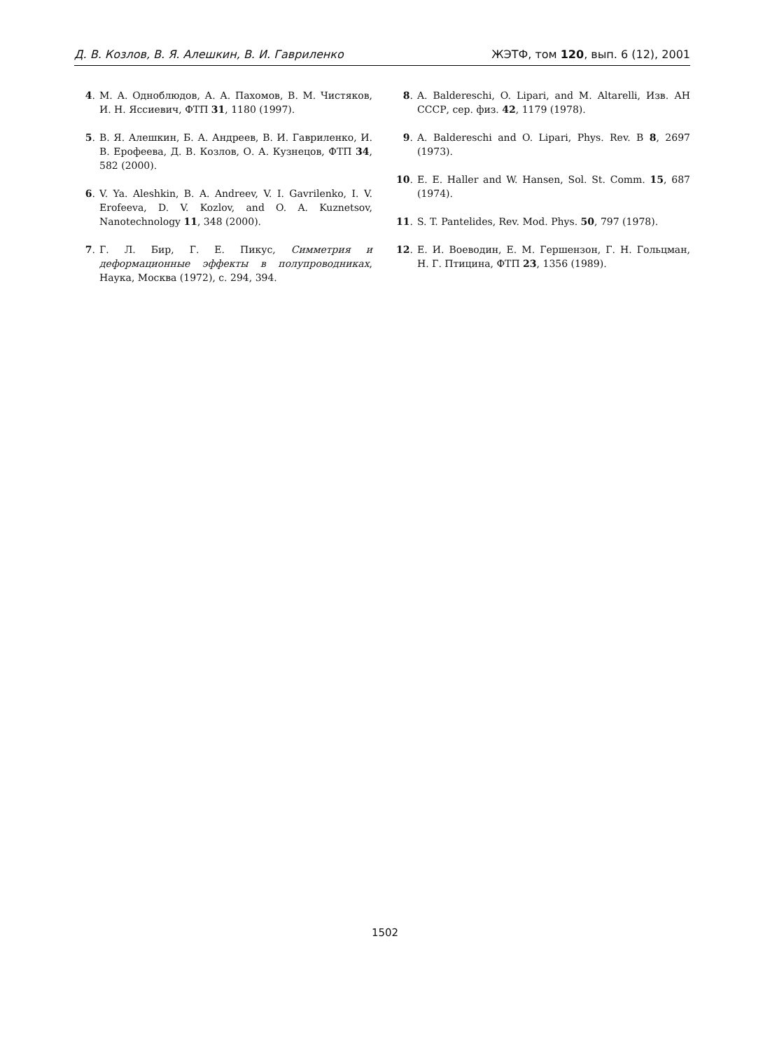Д. В. Козлов, В. Я. Алешкин, В. И. Гавриленко ЖЭТФ, том 120, вып. 6 (12), 2001
4. М. А. Одноблюдов, А. А. Пахомов, В. М. Чистяков, И. Н. Яссиевич, ФТП 31, 1180 (1997).
5. В. Я. Алешкин, Б. А. Андреев, В. И. Гавриленко, И. В. Ерофеева, Д. В. Козлов, О. А. Кузнецов, ФТП 34, 582 (2000).
6. V. Ya. Aleshkin, B. A. Andreev, V. I. Gavrilenko, I. V. Erofeeva, D. V. Kozlov, and O. A. Kuznetsov, Nanotechnology 11, 348 (2000).
7. Г. Л. Бир, Г. Е. Пикус, Симметрия и деформационные эффекты в полупроводниках, Наука, Москва (1972), с. 294, 394.
8. A. Baldereschi, O. Lipari, and M. Altarelli, Изв. АН СССР, сер. физ. 42, 1179 (1978).
9. A. Baldereschi and O. Lipari, Phys. Rev. B 8, 2697 (1973).
10. E. E. Haller and W. Hansen, Sol. St. Comm. 15, 687 (1974).
11. S. T. Pantelides, Rev. Mod. Phys. 50, 797 (1978).
12. Е. И. Воеводин, Е. М. Гершензон, Г. Н. Гольцман, Н. Г. Птицина, ФТП 23, 1356 (1989).
1502